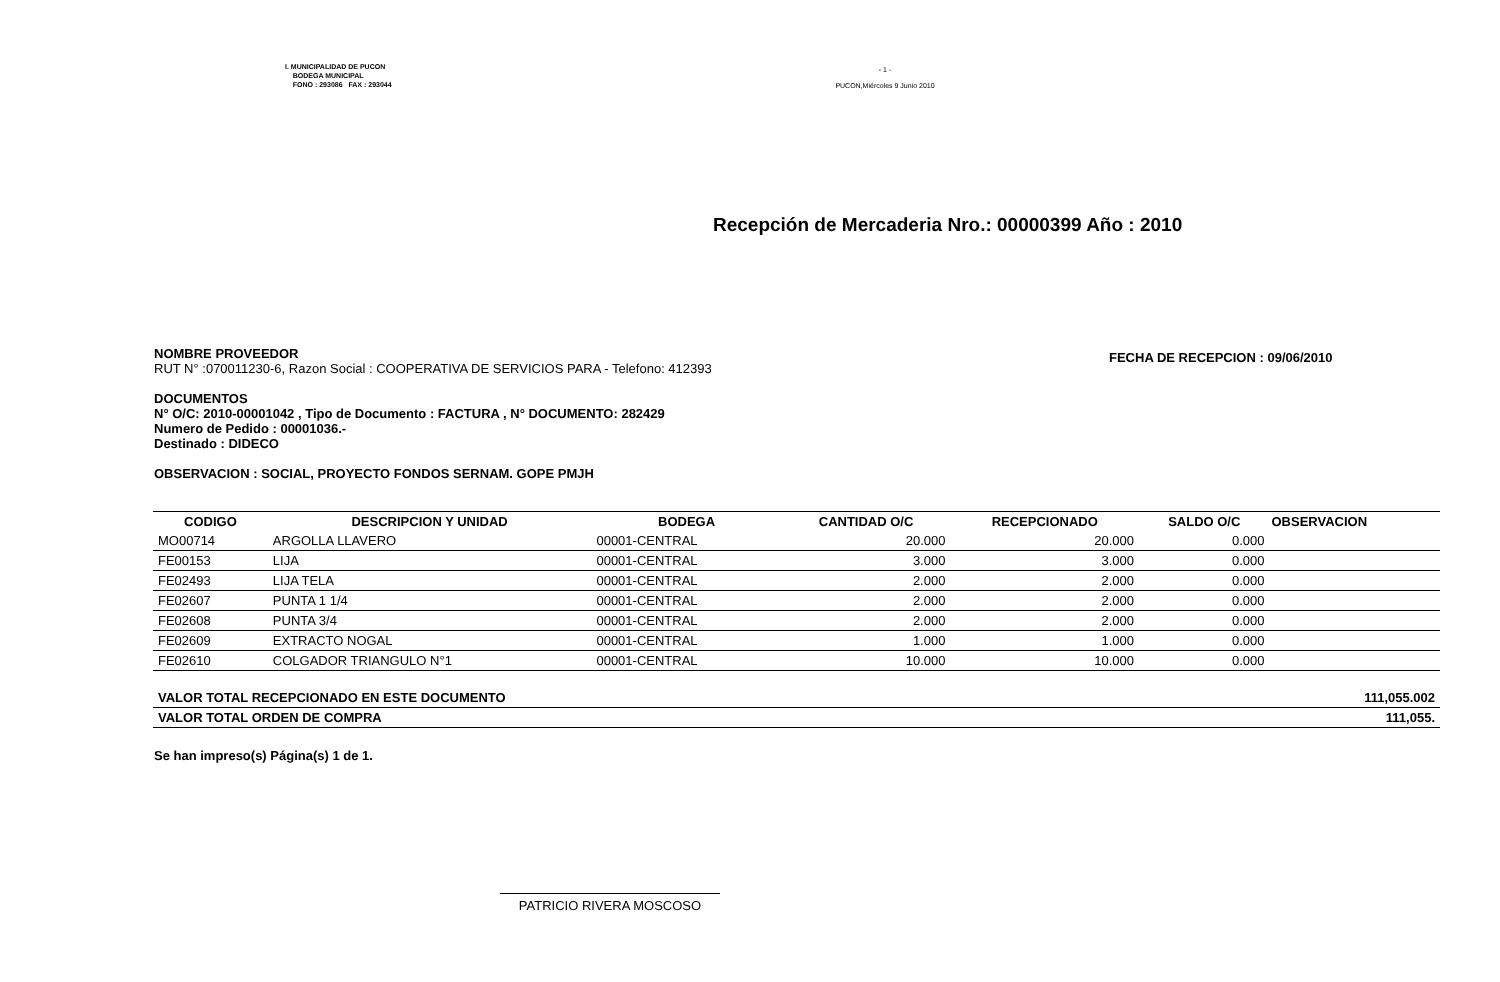I. MUNICIPALIDAD DE PUCON
BODEGA MUNICIPAL
FONO : 293086 FAX : 293044
- 1 -
PUCON,Miércoles 9 Junio 2010
Recepción de Mercaderia Nro.: 00000399 Año : 2010
FECHA DE RECEPCION : 09/06/2010
NOMBRE PROVEEDOR
RUT N° :070011230-6, Razon Social : COOPERATIVA DE SERVICIOS PARA - Telefono: 412393
DOCUMENTOS
N° O/C: 2010-00001042 , Tipo de Documento : FACTURA , N° DOCUMENTO: 282429
Numero de Pedido : 00001036.-
Destinado : DIDECO
OBSERVACION : SOCIAL, PROYECTO FONDOS SERNAM. GOPE PMJH
| CODIGO | DESCRIPCION Y UNIDAD | BODEGA | CANTIDAD O/C | RECEPCIONADO | SALDO O/C | OBSERVACION |
| --- | --- | --- | --- | --- | --- | --- |
| MO00714 | ARGOLLA LLAVERO | 00001-CENTRAL | 20.000 | 20.000 | 0.000 | |
| FE00153 | LIJA | 00001-CENTRAL | 3.000 | 3.000 | 0.000 | |
| FE02493 | LIJA TELA | 00001-CENTRAL | 2.000 | 2.000 | 0.000 | |
| FE02607 | PUNTA 1 1/4 | 00001-CENTRAL | 2.000 | 2.000 | 0.000 | |
| FE02608 | PUNTA 3/4 | 00001-CENTRAL | 2.000 | 2.000 | 0.000 | |
| FE02609 | EXTRACTO NOGAL | 00001-CENTRAL | 1.000 | 1.000 | 0.000 | |
| FE02610 | COLGADOR TRIANGULO N°1 | 00001-CENTRAL | 10.000 | 10.000 | 0.000 | |
| VALOR TOTAL RECEPCIONADO EN ESTE DOCUMENTO | | | | | | 111,055.002 |
| VALOR TOTAL ORDEN DE COMPRA | | | | | | 111,055. |
Se han impreso(s) Página(s) 1 de 1.
PATRICIO RIVERA MOSCOSO